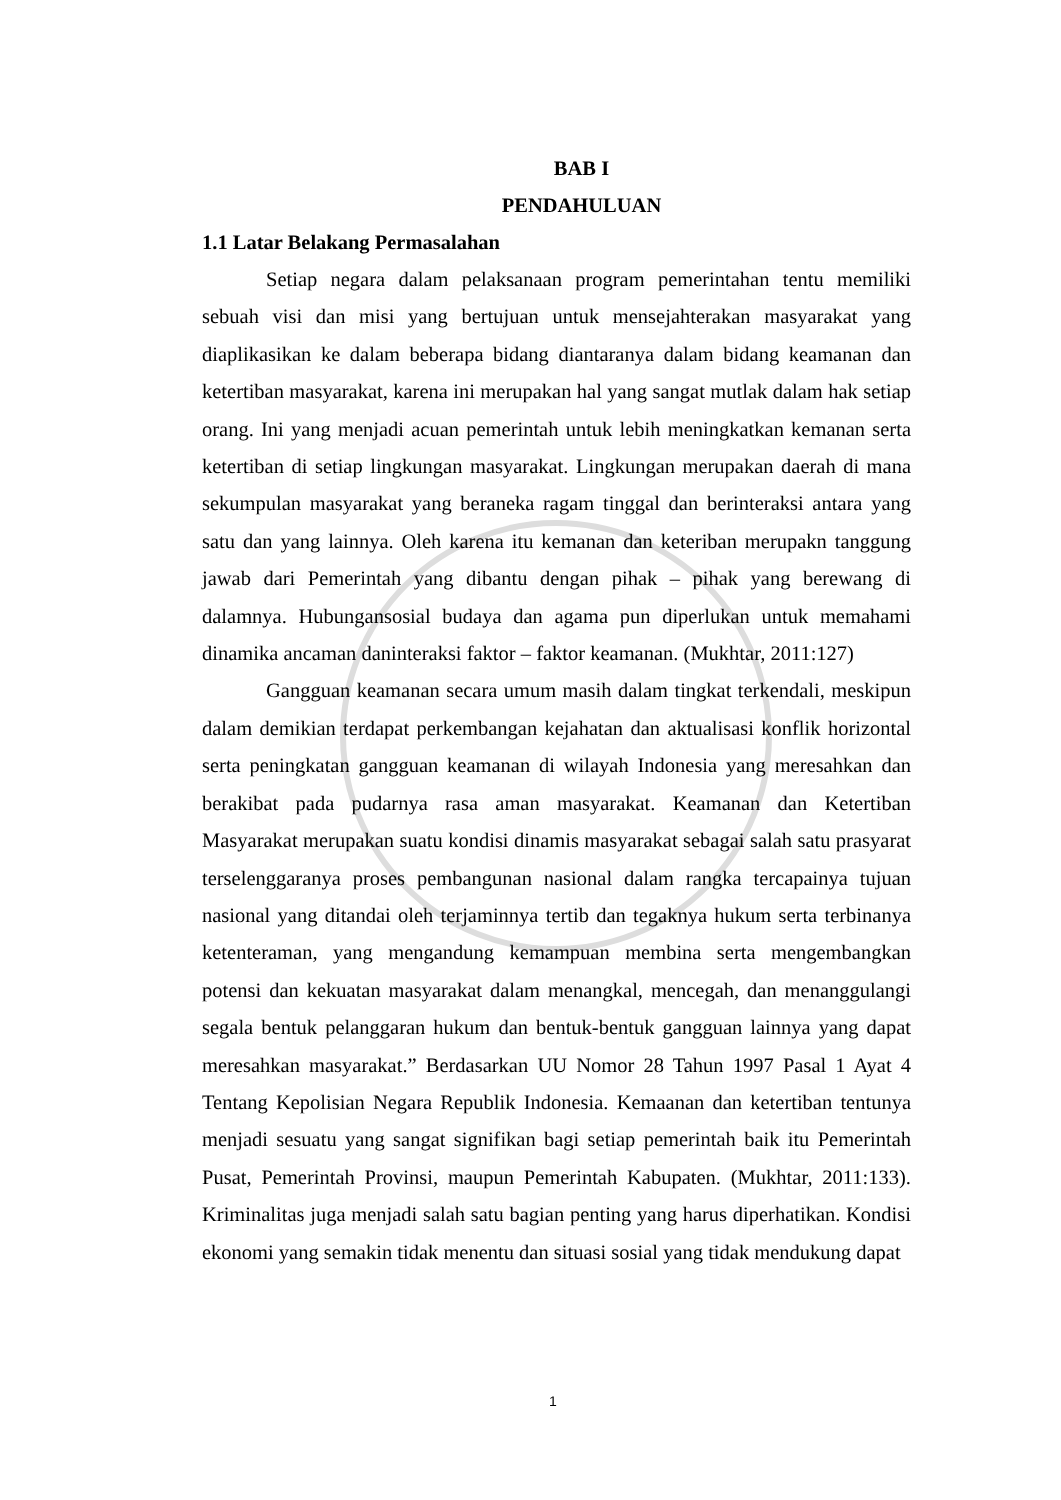BAB I
PENDAHULUAN
1.1 Latar Belakang Permasalahan
Setiap negara dalam pelaksanaan program pemerintahan tentu memiliki sebuah visi dan misi yang bertujuan untuk mensejahterakan masyarakat yang diaplikasikan ke dalam beberapa bidang diantaranya dalam bidang keamanan dan ketertiban masyarakat, karena ini merupakan hal yang sangat mutlak dalam hak setiap orang. Ini yang menjadi acuan pemerintah untuk lebih meningkatkan kemanan serta ketertiban di setiap lingkungan masyarakat. Lingkungan merupakan daerah di mana sekumpulan masyarakat yang beraneka ragam tinggal dan berinteraksi antara yang satu dan yang lainnya. Oleh karena itu kemanan dan keteriban merupakn tanggung jawab dari Pemerintah yang dibantu dengan pihak – pihak yang berewang di dalamnya. Hubungansosial budaya dan agama pun diperlukan untuk memahami dinamika ancaman daninteraksi faktor – faktor keamanan. (Mukhtar, 2011:127)
Gangguan keamanan secara umum masih dalam tingkat terkendali, meskipun dalam demikian terdapat perkembangan kejahatan dan aktualisasi konflik horizontal serta peningkatan gangguan keamanan di wilayah Indonesia yang meresahkan dan berakibat pada pudarnya rasa aman masyarakat. Keamanan dan Ketertiban Masyarakat merupakan suatu kondisi dinamis masyarakat sebagai salah satu prasyarat terselenggaranya proses pembangunan nasional dalam rangka tercapainya tujuan nasional yang ditandai oleh terjaminnya tertib dan tegaknya hukum serta terbinanya ketenteraman, yang mengandung kemampuan membina serta mengembangkan potensi dan kekuatan masyarakat dalam menangkal, mencegah, dan menanggulangi segala bentuk pelanggaran hukum dan bentuk-bentuk gangguan lainnya yang dapat meresahkan masyarakat.” Berdasarkan UU Nomor 28 Tahun 1997 Pasal 1 Ayat 4 Tentang Kepolisian Negara Republik Indonesia. Kemaanan dan ketertiban tentunya menjadi sesuatu yang sangat signifikan bagi setiap pemerintah baik itu Pemerintah Pusat, Pemerintah Provinsi, maupun Pemerintah Kabupaten. (Mukhtar, 2011:133). Kriminalitas juga menjadi salah satu bagian penting yang harus diperhatikan. Kondisi ekonomi yang semakin tidak menentu dan situasi sosial yang tidak mendukung dapat
1